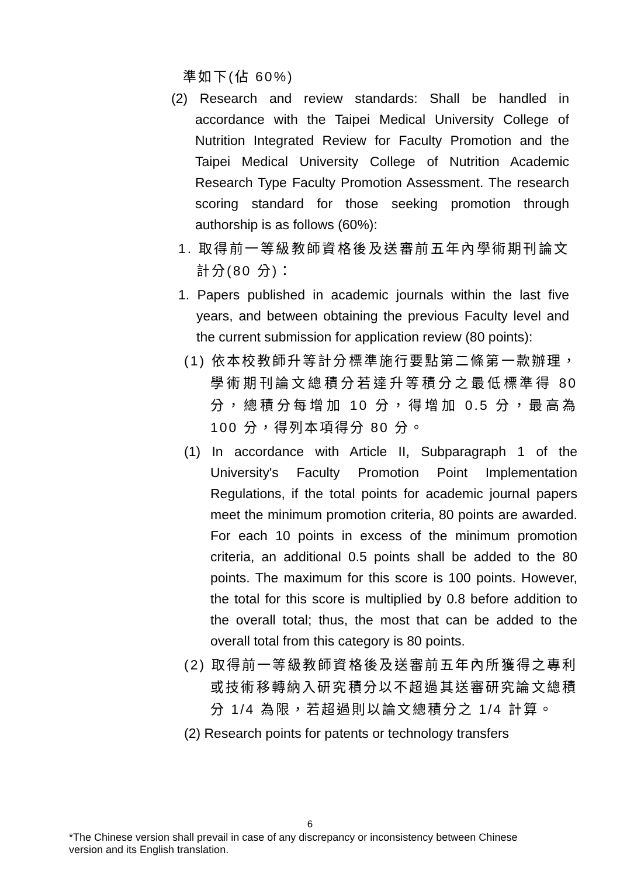準如下(佔 60%)
(2) Research and review standards: Shall be handled in accordance with the Taipei Medical University College of Nutrition Integrated Review for Faculty Promotion and the Taipei Medical University College of Nutrition Academic Research Type Faculty Promotion Assessment. The research scoring standard for those seeking promotion through authorship is as follows (60%):
1. 取得前一等級教師資格後及送審前五年內學術期刊論文計分(80 分)：
1. Papers published in academic journals within the last five years, and between obtaining the previous Faculty level and the current submission for application review (80 points):
(1) 依本校教師升等計分標準施行要點第二條第一款辦理，學術期刊論文總積分若達升等積分之最低標準得 80 分，總積分每增加 10 分，得增加 0.5 分，最高為 100 分，得列本項得分 80 分。
(1) In accordance with Article II, Subparagraph 1 of the University's Faculty Promotion Point Implementation Regulations, if the total points for academic journal papers meet the minimum promotion criteria, 80 points are awarded. For each 10 points in excess of the minimum promotion criteria, an additional 0.5 points shall be added to the 80 points. The maximum for this score is 100 points. However, the total for this score is multiplied by 0.8 before addition to the overall total; thus, the most that can be added to the overall total from this category is 80 points.
(2) 取得前一等級教師資格後及送審前五年內所獲得之專利或技術移轉納入研究積分以不超過其送審研究論文總積分 1/4 為限，若超過則以論文總積分之 1/4 計算。
(2) Research points for patents or technology transfers
6
*The Chinese version shall prevail in case of any discrepancy or inconsistency between Chinese version and its English translation.